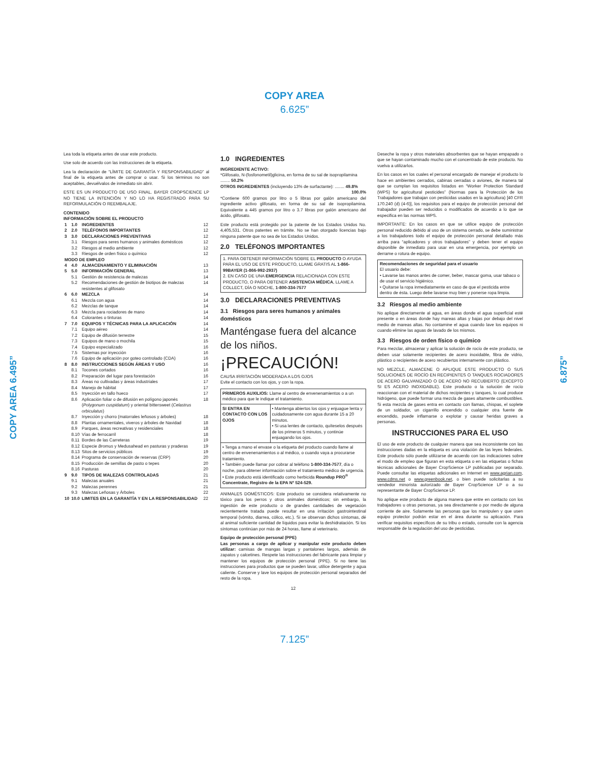COPY AREA
6.625”
COPY AREA 6.495”
6.875”
Lea toda la etiqueta antes de usar este producto.
Use solo de acuerdo con las instrucciones de la etiqueta.
Lea la declaración de “LÍMITE DE GARANTÍA Y RESPONSABILIDAD” al final de la etiqueta antes de comprar o usar. Si los términos no son aceptables, devuélvalos de inmediato sin abrir.
ESTE ES UN PRODUCTO DE USO FINAL. BAYER CROPSCIENCE LP NO TIENE LA INTENCIÓN Y NO LO HA REGISTRADO PARA SU REFORMULACIÓN O REEMBALAJE.
CONTENIDO
INFORMACIÓN SOBRE EL PRODUCTO
| 1 | 1.0 | INGREDIENTES | 12 |
| 2 | 2.0 | TELÉFONOS IMPORTANTES | 12 |
| 3 | 3.0 | DECLARACIONES PREVENTIVAS | 12 |
| | 3.1 | Riesgos para seres humanos y animales domésticos | 12 |
| | 3.2 | Riesgos al medio ambiente | 12 |
| | 3.3 | Riesgos de orden físico o químico | 12 |
| MODO DE EMPLEO | | | |
| 4 | 4.0 | ALMACENAMIENTO Y ELIMINACIÓN | 13 |
| 5 | 5.0 | INFORMACIÓN GENERAL | 13 |
| | 5.1 | Gestión de resistencia de malezas | 14 |
| | 5.2 | Recomendaciones de gestión de biotipos de malezas resistentes al glifosato | 14 |
| 6 | 6.0 | MEZCLA | 14 |
| | 6.1 | Mezcla con agua | 14 |
| | 6.2 | Mezclas de tanque | 14 |
| | 6.3 | Mezcla para rociadores de mano | 14 |
| | 6.4 | Colorantes o tinturas | 14 |
| 7 | 7.0 | EQUIPOS Y TÉCNICAS PARA LA APLICACIÓN | 14 |
| | 7.1 | Equipo aéreo | 14 |
| | 7.2 | Equipo de difusión terrestre | 15 |
| | 7.3 | Equipos de mano o mochila | 15 |
| | 7.4 | Equipo especializado | 16 |
| | 7.5 | Sistemas por inyección | 16 |
| | 7.6 | Equipo de aplicación por goteo controlado (CDA) | 16 |
| 8 | 8.0 | INSTRUCCIONES SEGÚN ÁREAS Y USO | 16 |
| | 8.1 | Tocones cortados | 16 |
| | 8.2 | Preparación del lugar para forestación | 16 |
| | 8.3 | Áreas no cultivadas y áreas industriales | 17 |
| | 8.4 | Manejo de hábitat | 17 |
| | 8.5 | Inyección en tallo hueco | 17 |
| | 8.6 | Aplicación foliar o de difusión en polígono japonés ( Polygonum cuspidatum ) y oriental bittersweet ( Celastrus orbiculatus ) | 18 |
| | 8.7 | Inyección y chorro (matorrales leñosos y árboles) | 18 |
| | 8.8 | Plantas ornamentales, viveros y árboles de Navidad | 18 |
| | 8.9 | Parques, áreas recreativas y residenciales | 18 |
| | 8.10 | Vías de ferrocarril | 18 |
| | 8.11 | Bordes de las Carreteras | 19 |
| | 8.12 | Especie Bromus y Medusahead en pasturas y praderas | 19 |
| | 8.13 | Sitos de servicios públicos | 19 |
| | 8.14 | Programa de conservación de reservas (CRP) | 20 |
| | 8.15 | Producción de semillas de pasto o tepes | 20 |
| | 8.16 | Pasturas | 20 |
| 9 | 9.0 | TIPOS DE MALEZAS CONTROLADAS | 21 |
| | 9.1 | Malezas anuales | 21 |
| | 9.2 | Malezas perennes | 21 |
| | 9.3 | Malezas Leñosas y Árboles | 22 |
| 10 | 10.0 | LIMITES EN LA GARANTÍA Y EN LA RESPONSABILIDAD | 22 |
1.0 INGREDIENTES
INGREDIENTE ACTIVO:
*Glifosato, N-(fosfonometil)glicina, en forma de su sal de isopropilamina ........ 50.2%
OTROS INGREDIENTES (incluyendo 13% de surfactante): ........ 49.8%
100.0%
*Contiene 600 gramos por litro o 5 libras por galón americano del ingrediente activo glifosato, en forma de su sal de isopropilamina. Equivalente a 445 gramos por litro o 3.7 libras por galón americano del ácido, glifosato.
Este producto está protegido por la patente de los Estados Unidos No. 4,405,531. Otros patentes en trámite. No se han otorgado licencias bajo ninguna patente que no sea de los Estados Unidos.
2.0 TELÉFONOS IMPORTANTES
1. PARA OBTENER INFORMACIÓN SOBRE EL PRODUCTO O AYUDA PARA EL USO DE ESTE PRODUCTO, LLAME GRATIS AL 1-866-99BAYER (1-866-992-2937)
2. EN CASO DE UNA EMERGENCIA RELACIONADA CON ESTE PRODUCTO, O PARA OBTENER ASISTENCIA MÉDICA, LLAME A COLLECT, DÍA O NOCHE, 1-800-334-7577
3.0 DECLARACIONES PREVENTIVAS
3.1 Riesgos para seres humanos y animales domésticos
Manténgase fuera del alcance de los niños.
¡PRECAUCIÓN!
CAUSA IRRITACIÓN MODERADA A LOS OJOS
Evite el contacto con los ojos, y con la ropa.
| PRIMEROS AUXILIOS: Llame al centro de envenenamientos o a un médico para que le indique el tratamiento. | |
| SI ENTRA EN CONTACTO CON LOS OJOS | • Mantenga abiertos los ojos y enjuague lenta y cuidadosamente con agua durante 15 a 20 minutos. • Si usa lentes de contacto, quíteselos después de los primeros 5 minutos, y continúe enjuagando los ojos. |
| • Tenga a mano el envase o la etiqueta del producto cuando llame al centro de envenenamientos o al médico, o cuando vaya a procurarse tratamiento. • También puede llamar por cobrar al teléfono 1-800-334-7577 , día o noche, para obtener información sobre el tratamiento médico de urgencia. • Este producto está identificado como herbicida Roundup PRO<sup>®</sup> Concentrate, Registro de la EPA Nº 524-529. | |
ANIMALES DOMÉSTICOS: Este producto se considera relativamente no tóxico para los perros y otros animales domésticos; sin embargo, la ingestión de este producto o de grandes cantidades de vegetación recientemente tratada puede resultar en una irritación gastrointestinal temporal (vómito, diarrea, cólico, etc.). Si se observan dichos síntomas, dé al animal suficiente cantidad de líquidos para evitar la deshidratación. Si los síntomas continúan por más de 24 horas, llame al veterinario.
Equipo de protección personal (PPE)
Las personas a cargo de aplicar y manipular este producto deben utilizar: camisas de mangas largas y pantalones largos, además de zapatos y calcetines. Respete las instrucciones del fabricante para limpiar y mantener los equipos de protección personal (PPE). Si no tiene las instrucciones para productos que se pueden lavar, utilice detergente y agua caliente. Conserve y lave los equipos de protección personal separados del resto de la ropa.
12
Deseche la ropa y otros materiales absorbentes que se hayan empapado o que se hayan contaminado mucho con el concentrado de este producto. No vuelva a utilizarlos.
En los casos en los cuales el personal encargado de manejar el producto lo hace en ambientes cerrados, cabinas cerradas o aviones, de manera tal que se cumplan los requisitos listados en “Worker Protection Standard (WPS) for agricultural pesticides” (Normas para la Protección de los Trabajadores que trabajan con pesticidas usados en la agricultura) [40 CFR 170.240 (d) (4-6)], los requisitos para el equipo de protección personal del trabajador pueden ser reducidos o modificados de acuerdo a lo que se especifica en las normas WPS.
IMPORTANTE: En los casos en que se utilice equipo de protección personal reducido debido al uso de un sistema cerrado, se debe suministrar a los trabajadores todo el equipo de protección personal detallado más arriba para “aplicadores y otros trabajadores” y deben tener el equipo disponible de inmediato para usar en una emergencia, por ejemplo un derrame o rotura de equipo.
Recomendaciones de seguridad para el usuario
El usuario debe:
• Lavarse las manos antes de comer, beber, mascar goma, usar tabaco o de usar el servicio higiénico.
• Quitarse la ropa inmediatamente en caso de que el pesticida entre dentro de ésta. Luego debe lavarse muy bien y ponerse ropa limpia.
3.2 Riesgos al medio ambiente
No aplique directamente al agua, en áreas donde el agua superficial esté presente o en áreas donde hay mareas altas y bajas por debajo del nivel medio de mareas altas. No contamine el agua cuando lave los equipos ni cuando elimine las aguas de lavado de los mismos.
3.3 Riesgos de orden físico o químico
Para mezclar, almacenar y aplicar la solución de rocío de este producto, se deben usar solamente recipientes de acero inoxidable, fibra de vidrio, plástico o recipientes de acero recubiertos internamente con plástico.
NO MEZCLE, ALMACENE O APLIQUE ESTE PRODUCTO O SUS SOLUCIONES DE ROCÍO EN RECIPIENTES O TANQUES ROCIADORES DE ACERO GALVANIZADO O DE ACERO NO RECUBIERTO (EXCEPTO SI ES ACERO INOXIDABLE). Este producto o la solución de rocío reaccionan con el material de dichos recipientes y tanques, lo cual produce hidrógeno, que puede formar una mezcla de gases altamente combustibles. Si esta mezcla de gases entra en contacto con llamas, chispas, el soplete de un soldador, un cigarrillo encendido o cualquier otra fuente de encendido, puede inflamarse o explotar y causar heridas graves a personas.
INSTRUCCIONES PARA EL USO
El uso de este producto de cualquier manera que sea inconsistente con las instrucciones dadas en la etiqueta es una violación de las leyes federales. Este producto sólo puede utilizarse de acuerdo con las indicaciones sobre el modo de empleo que figuran en esta etiqueta o en las etiquetas o fichas técnicas adicionales de Bayer CropScience LP publicadas por separado. Puede consultar las etiquetas adicionales en Internet en www.agrian.com, www.cdms.net o www.greenbook.net, o bien puede solicitarlas a su vendedor minorista autorizado de Bayer CropScience LP o a su representante de Bayer CropScience LP.
No aplique este producto de alguna manera que entre en contacto con los trabajadores u otras personas, ya sea directamente o por medio de alguna corriente de aire. Solamente las personas que los manipulen y que usen equipo protector podrán estar en el área durante su aplicación. Para verificar requisitos específicos de su tribu o estado, consulte con la agencia responsable de la regulación del uso de pesticidas.
7.125”